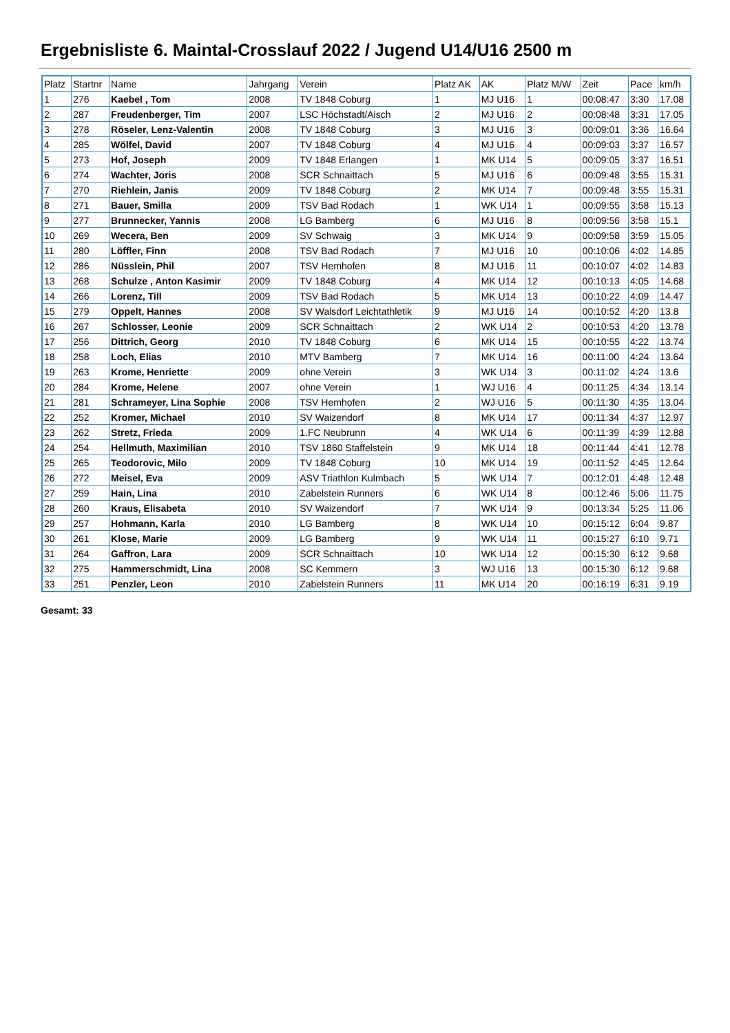Ergebnisliste 6. Maintal-Crosslauf 2022 / Jugend U14/U16 2500 m
| Platz | Startnr | Name | Jahrgang | Verein | Platz AK | AK | Platz M/W | Zeit | Pace | km/h |
| --- | --- | --- | --- | --- | --- | --- | --- | --- | --- | --- |
| 1 | 276 | Kaebel , Tom | 2008 | TV 1848 Coburg | 1 | MJ U16 | 1 | 00:08:47 | 3:30 | 17.08 |
| 2 | 287 | Freudenberger, Tim | 2007 | LSC Höchstadt/Aisch | 2 | MJ U16 | 2 | 00:08:48 | 3:31 | 17.05 |
| 3 | 278 | Röseler, Lenz-Valentin | 2008 | TV 1848 Coburg | 3 | MJ U16 | 3 | 00:09:01 | 3:36 | 16.64 |
| 4 | 285 | Wölfel, David | 2007 | TV 1848 Coburg | 4 | MJ U16 | 4 | 00:09:03 | 3:37 | 16.57 |
| 5 | 273 | Hof, Joseph | 2009 | TV 1848 Erlangen | 1 | MK U14 | 5 | 00:09:05 | 3:37 | 16.51 |
| 6 | 274 | Wachter, Joris | 2008 | SCR Schnaittach | 5 | MJ U16 | 6 | 00:09:48 | 3:55 | 15.31 |
| 7 | 270 | Riehlein, Janis | 2009 | TV 1848 Coburg | 2 | MK U14 | 7 | 00:09:48 | 3:55 | 15.31 |
| 8 | 271 | Bauer, Smilla | 2009 | TSV Bad Rodach | 1 | WK U14 | 1 | 00:09:55 | 3:58 | 15.13 |
| 9 | 277 | Brunnecker, Yannis | 2008 | LG Bamberg | 6 | MJ U16 | 8 | 00:09:56 | 3:58 | 15.1 |
| 10 | 269 | Wecera, Ben | 2009 | SV Schwaig | 3 | MK U14 | 9 | 00:09:58 | 3:59 | 15.05 |
| 11 | 280 | Löffler, Finn | 2008 | TSV Bad Rodach | 7 | MJ U16 | 10 | 00:10:06 | 4:02 | 14.85 |
| 12 | 286 | Nüsslein, Phil | 2007 | TSV Hemhofen | 8 | MJ U16 | 11 | 00:10:07 | 4:02 | 14.83 |
| 13 | 268 | Schulze , Anton Kasimir | 2009 | TV 1848 Coburg | 4 | MK U14 | 12 | 00:10:13 | 4:05 | 14.68 |
| 14 | 266 | Lorenz, Till | 2009 | TSV Bad Rodach | 5 | MK U14 | 13 | 00:10:22 | 4:09 | 14.47 |
| 15 | 279 | Oppelt, Hannes | 2008 | SV Walsdorf Leichtathletik | 9 | MJ U16 | 14 | 00:10:52 | 4:20 | 13.8 |
| 16 | 267 | Schlosser, Leonie | 2009 | SCR Schnaittach | 2 | WK U14 | 2 | 00:10:53 | 4:20 | 13.78 |
| 17 | 256 | Dittrich, Georg | 2010 | TV 1848 Coburg | 6 | MK U14 | 15 | 00:10:55 | 4:22 | 13.74 |
| 18 | 258 | Loch, Elias | 2010 | MTV Bamberg | 7 | MK U14 | 16 | 00:11:00 | 4:24 | 13.64 |
| 19 | 263 | Krome, Henriette | 2009 | ohne Verein | 3 | WK U14 | 3 | 00:11:02 | 4:24 | 13.6 |
| 20 | 284 | Krome, Helene | 2007 | ohne Verein | 1 | WJ U16 | 4 | 00:11:25 | 4:34 | 13.14 |
| 21 | 281 | Schrameyer, Lina Sophie | 2008 | TSV Hemhofen | 2 | WJ U16 | 5 | 00:11:30 | 4:35 | 13.04 |
| 22 | 252 | Kromer, Michael | 2010 | SV Waizendorf | 8 | MK U14 | 17 | 00:11:34 | 4:37 | 12.97 |
| 23 | 262 | Stretz, Frieda | 2009 | 1.FC Neubrunn | 4 | WK U14 | 6 | 00:11:39 | 4:39 | 12.88 |
| 24 | 254 | Hellmuth, Maximilian | 2010 | TSV 1860 Staffelstein | 9 | MK U14 | 18 | 00:11:44 | 4:41 | 12.78 |
| 25 | 265 | Teodorovic, Milo | 2009 | TV 1848 Coburg | 10 | MK U14 | 19 | 00:11:52 | 4:45 | 12.64 |
| 26 | 272 | Meisel, Eva | 2009 | ASV Triathlon Kulmbach | 5 | WK U14 | 7 | 00:12:01 | 4:48 | 12.48 |
| 27 | 259 | Hain, Lina | 2010 | Zabelstein Runners | 6 | WK U14 | 8 | 00:12:46 | 5:06 | 11.75 |
| 28 | 260 | Kraus, Elisabeta | 2010 | SV Waizendorf | 7 | WK U14 | 9 | 00:13:34 | 5:25 | 11.06 |
| 29 | 257 | Hohmann, Karla | 2010 | LG Bamberg | 8 | WK U14 | 10 | 00:15:12 | 6:04 | 9.87 |
| 30 | 261 | Klose, Marie | 2009 | LG Bamberg | 9 | WK U14 | 11 | 00:15:27 | 6:10 | 9.71 |
| 31 | 264 | Gaffron, Lara | 2009 | SCR Schnaittach | 10 | WK U14 | 12 | 00:15:30 | 6:12 | 9.68 |
| 32 | 275 | Hammerschmidt, Lina | 2008 | SC Kemmern | 3 | WJ U16 | 13 | 00:15:30 | 6:12 | 9.68 |
| 33 | 251 | Penzler, Leon | 2010 | Zabelstein Runners | 11 | MK U14 | 20 | 00:16:19 | 6:31 | 9.19 |
Gesamt: 33